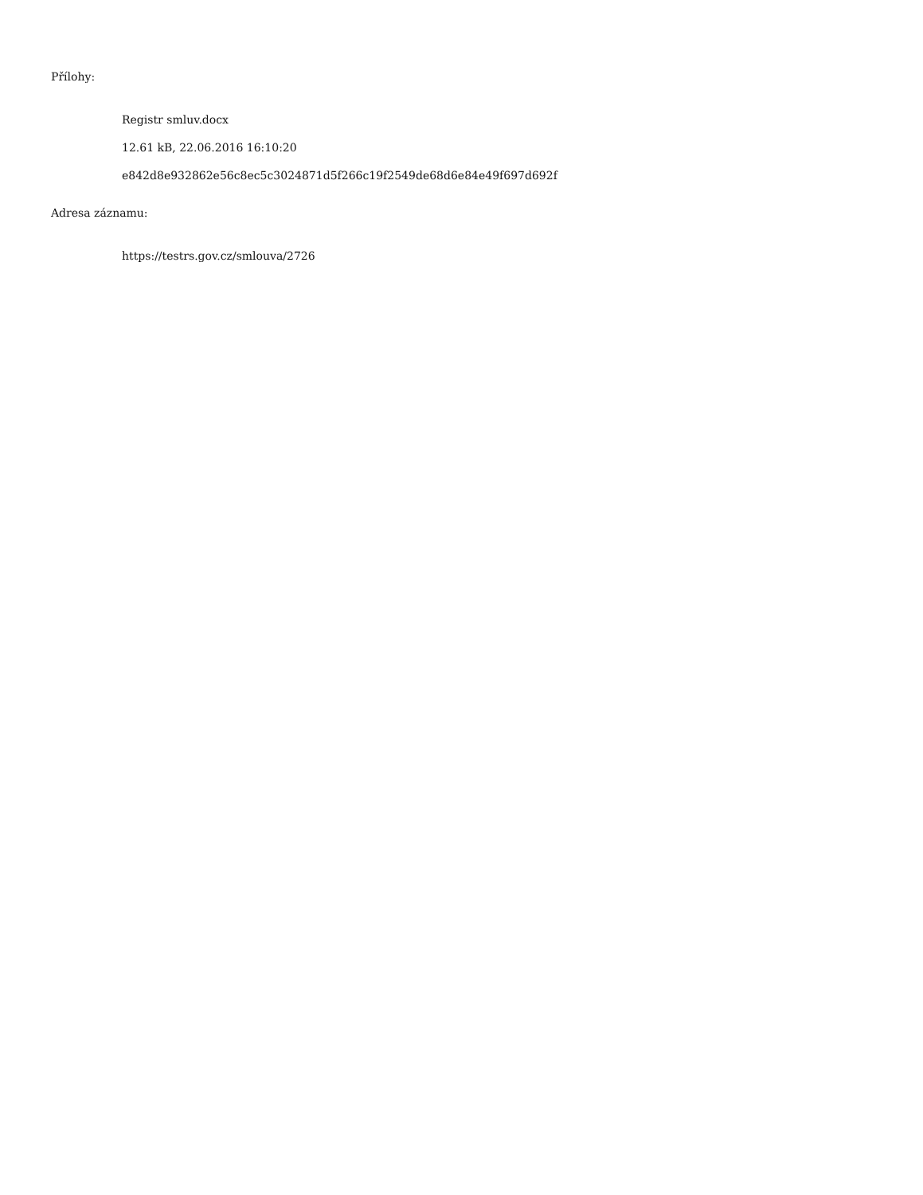Přílohy:
Registr smluv.docx
12.61 kB, 22.06.2016 16:10:20
e842d8e932862e56c8ec5c3024871d5f266c19f2549de68d6e84e49f697d692f
Adresa záznamu:
https://testrs.gov.cz/smlouva/2726